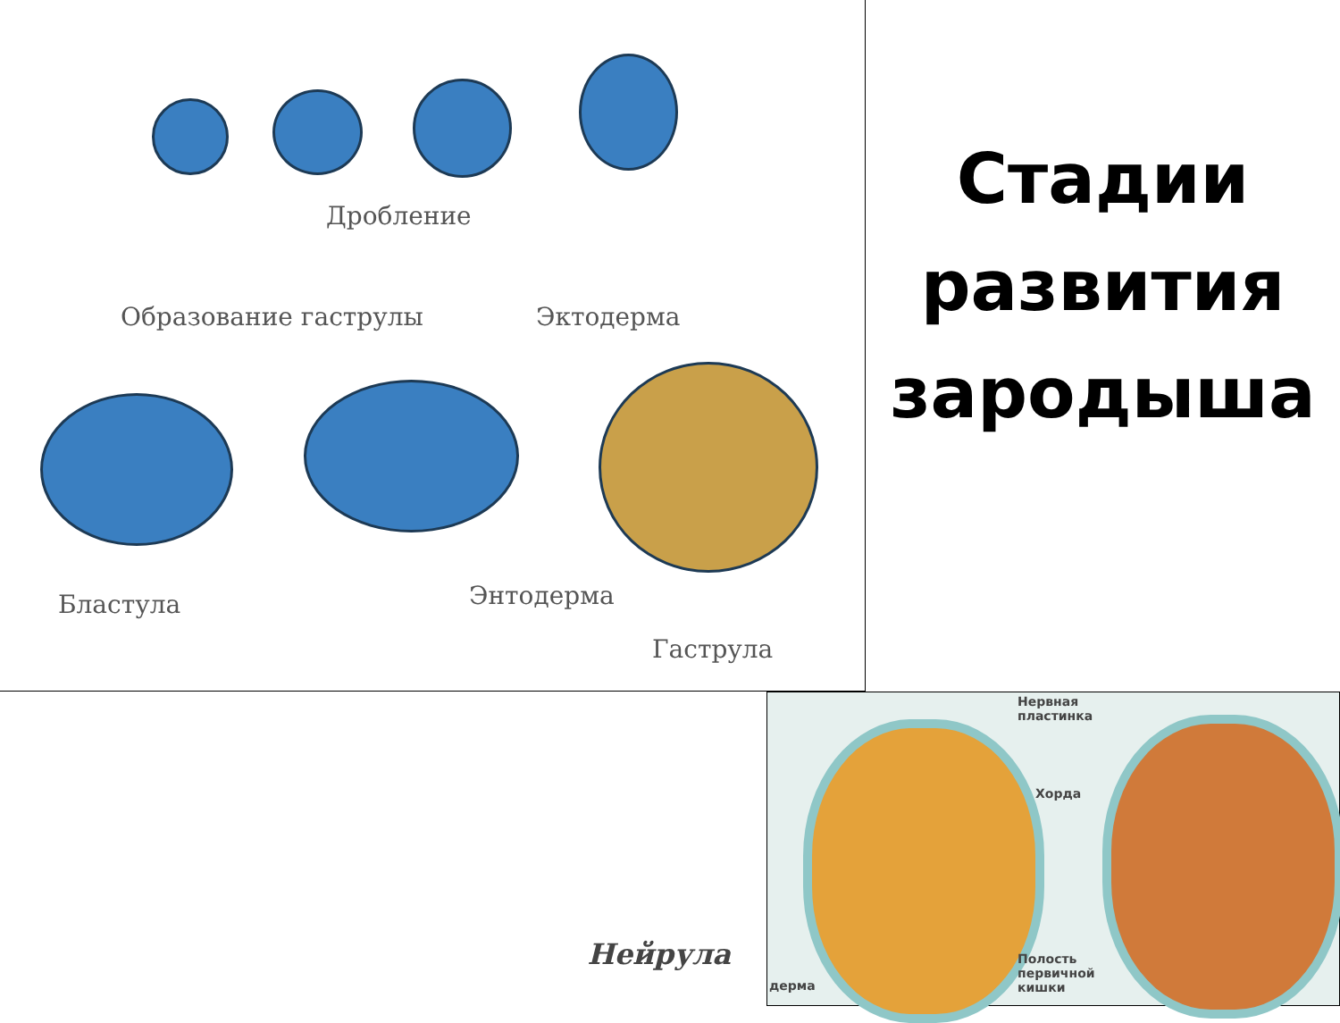Дробление
Образование гаструлы Эктодерма
Бластула Энтодерма
Гаструла
Стадии
развития
зародыша
Нейрула
Нервная
пластинка
Хорда
Полость
первичной
кишки дерма